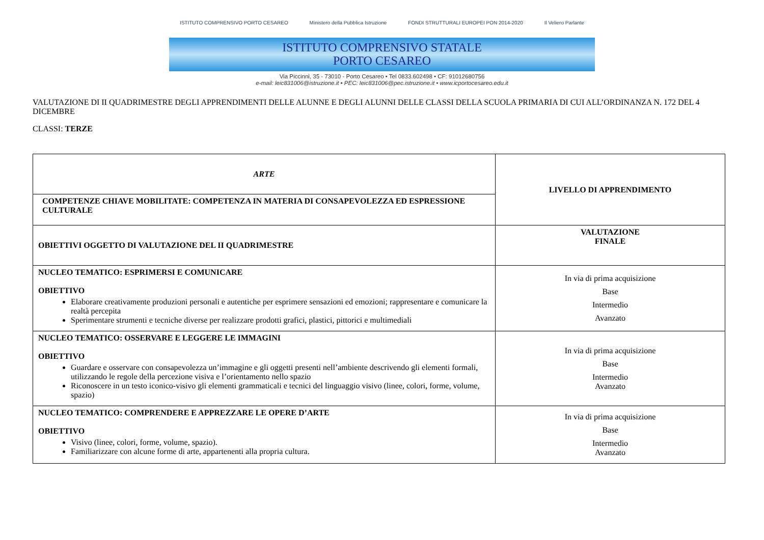ISTITUTO COMPRENSIVO PORTO CESAREO Ministero della Pubblica Istruzione FONDI STRUTTURALI EUROPEI PON 2014-2020 Il Veliero Parlante
ISTITUTO COMPRENSIVO STATALE
PORTO CESAREO
Via Piccinni, 35 - 73010 - Porto Cesareo • Tel 0833.602498 • CF: 91012680756
e-mail: leic831006@istruzione.it • PEC: leic831006@pec.istruzione.it • www.icportocesareo.edu.it
VALUTAZIONE DI II QUADRIMESTRE DEGLI APPRENDIMENTI DELLE ALUNNE E DEGLI ALUNNI DELLE CLASSI DELLA SCUOLA PRIMARIA DI CUI ALL’ORDINANZA N. 172 DEL 4 DICEMBRE
CLASSI: TERZE
| ARTE | LIVELLO DI APPRENDIMENTO |
| COMPETENZE CHIAVE MOBILITATE: COMPETENZA IN MATERIA DI CONSAPEVOLEZZA ED ESPRESSIONE CULTURALE | |
| OBIETTIVI OGGETTO DI VALUTAZIONE DEL II QUADRIMESTRE | VALUTAZIONE FINALE |
| NUCLEO TEMATICO: ESPRIMERSI E COMUNICARE OBIETTIVO Elaborare creativamente produzioni personali e autentiche per esprimere sensazioni ed emozioni; rappresentare e comunicare la realtà percepita Sperimentare strumenti e tecniche diverse per realizzare prodotti grafici, plastici, pittorici e multimediali | In via di prima acquisizione Base Intermedio Avanzato |
| NUCLEO TEMATICO: OSSERVARE E LEGGERE LE IMMAGINI OBIETTIVO Guardare e osservare con consapevolezza un’immagine e gli oggetti presenti nell’ambiente descrivendo gli elementi formali, utilizzando le regole della percezione visiva e l’orientamento nello spazio Riconoscere in un testo iconico-visivo gli elementi grammaticali e tecnici del linguaggio visivo (linee, colori, forme, volume, spazio) | In via di prima acquisizione Base Intermedio Avanzato |
| NUCLEO TEMATICO: COMPRENDERE E APPREZZARE LE OPERE D’ARTE OBIETTIVO Visivo (linee, colori, forme, volume, spazio). Familiarizzare con alcune forme di arte, appartenenti alla propria cultura. | In via di prima acquisizione Base Intermedio Avanzato |